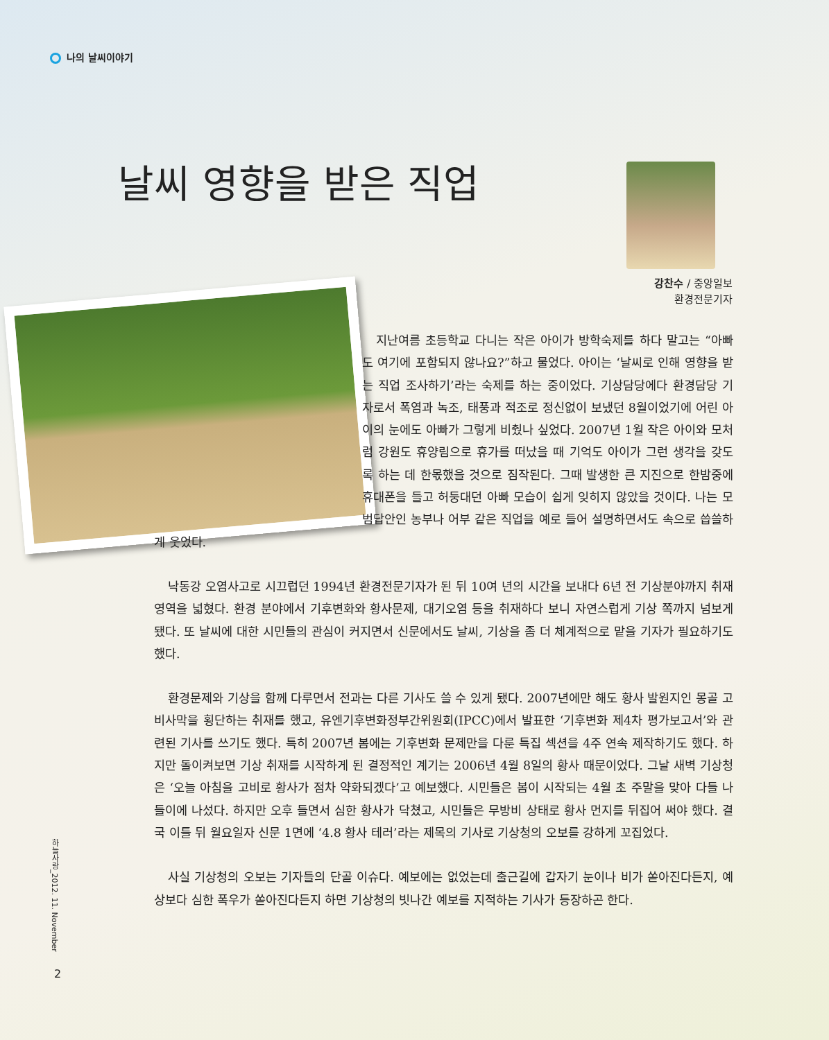나의 날씨이야기
날씨 영향을 받은 직업
강찬수 / 중앙일보
환경전문기자
지난여름 초등학교 다니는 작은 아이가 방학숙제를 하다 말고는 “아빠도 여기에 포함되지 않나요?”하고 물었다. 아이는 ‘날씨로 인해 영향을 받는 직업 조사하기’라는 숙제를 하는 중이었다. 기상담당에다 환경담당 기자로서 폭염과 녹조, 태풍과 적조로 정신없이 보냈던 8월이었기에 어린 아이의 눈에도 아빠가 그렇게 비췄나 싶었다. 2007년 1월 작은 아이와 모처럼 강원도 휴양림으로 휴가를 떠났을 때 기억도 아이가 그런 생각을 갖도록 하는 데 한몫했을 것으로 짐작된다. 그때 발생한 큰 지진으로 한밤중에 휴대폰을 들고 허둥대던 아빠 모습이 쉽게 잊히지 않았을 것이다. 나는 모범답안인 농부나 어부 같은 직업을 예로 들어 설명하면서도 속으로 씁쓸하게 웃었다.
낙동강 오염사고로 시끄럽던 1994년 환경전문기자가 된 뒤 10여 년의 시간을 보내다 6년 전 기상분야까지 취재영역을 넓혔다. 환경 분야에서 기후변화와 황사문제, 대기오염 등을 취재하다 보니 자연스럽게 기상 쪽까지 넘보게 됐다. 또 날씨에 대한 시민들의 관심이 커지면서 신문에서도 날씨, 기상을 좀 더 체계적으로 맡을 기자가 필요하기도 했다.
환경문제와 기상을 함께 다루면서 전과는 다른 기사도 쓸 수 있게 됐다. 2007년에만 해도 황사 발원지인 몽골 고비사막을 횡단하는 취재를 했고, 유엔기후변화정부간위원회(IPCC)에서 발표한 ‘기후변화 제4차 평가보고서’와 관련된 기사를 쓰기도 했다. 특히 2007년 봄에는 기후변화 문제만을 다룬 특집 섹션을 4주 연속 제작하기도 했다. 하지만 돌이켜보면 기상 취재를 시작하게 된 결정적인 계기는 2006년 4월 8일의 황사 때문이었다. 그날 새벽 기상청은 ‘오늘 아침을 고비로 황사가 점차 약화되겠다’고 예보했다. 시민들은 봄이 시작되는 4월 초 주말을 맞아 다들 나들이에 나섰다. 하지만 오후 들면서 심한 황사가 닥쳤고, 시민들은 무방비 상태로 황사 먼지를 뒤집어 써야 했다. 결국 이틀 뒤 월요일자 신문 1면에 ‘4.8 황사 테러’라는 제목의 기사로 기상청의 오보를 강하게 꼬집었다.
사실 기상청의 오보는 기자들의 단골 이슈다. 예보에는 없었는데 출근길에 갑자기 눈이나 비가 쏟아진다든지, 예상보다 심한 폭우가 쏟아진다든지 하면 기상청의 빗나간 예보를 지적하는 기사가 등장하곤 한다.
하늘사랑_2012. 11. November
2